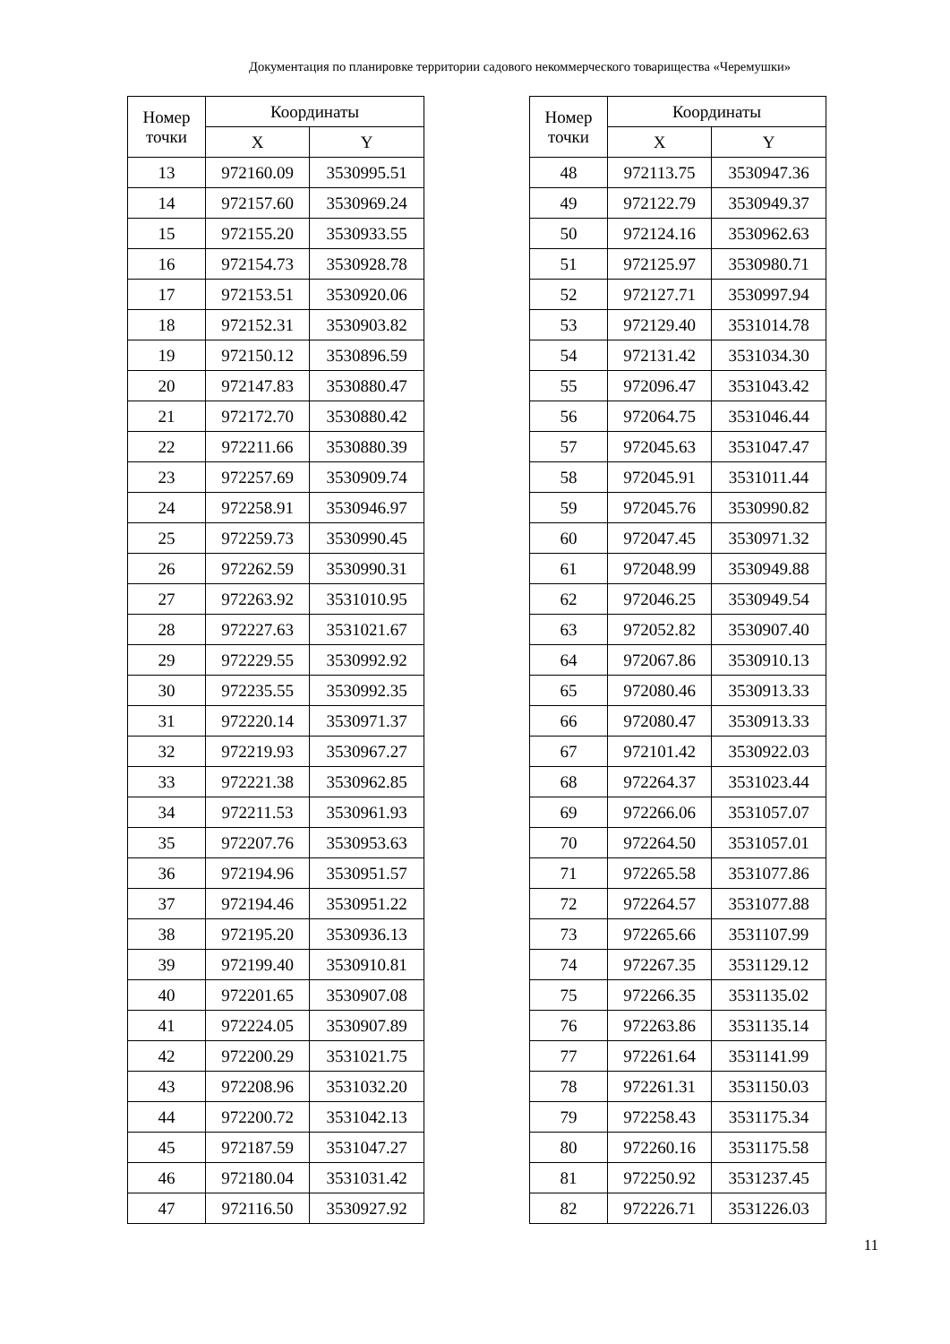Документация по планировке территории садового некоммерческого товарищества «Черемушки»
| Номер точки | Координаты | |
| --- | --- | --- |
| | X | Y |
| 13 | 972160.09 | 3530995.51 |
| 14 | 972157.60 | 3530969.24 |
| 15 | 972155.20 | 3530933.55 |
| 16 | 972154.73 | 3530928.78 |
| 17 | 972153.51 | 3530920.06 |
| 18 | 972152.31 | 3530903.82 |
| 19 | 972150.12 | 3530896.59 |
| 20 | 972147.83 | 3530880.47 |
| 21 | 972172.70 | 3530880.42 |
| 22 | 972211.66 | 3530880.39 |
| 23 | 972257.69 | 3530909.74 |
| 24 | 972258.91 | 3530946.97 |
| 25 | 972259.73 | 3530990.45 |
| 26 | 972262.59 | 3530990.31 |
| 27 | 972263.92 | 3531010.95 |
| 28 | 972227.63 | 3531021.67 |
| 29 | 972229.55 | 3530992.92 |
| 30 | 972235.55 | 3530992.35 |
| 31 | 972220.14 | 3530971.37 |
| 32 | 972219.93 | 3530967.27 |
| 33 | 972221.38 | 3530962.85 |
| 34 | 972211.53 | 3530961.93 |
| 35 | 972207.76 | 3530953.63 |
| 36 | 972194.96 | 3530951.57 |
| 37 | 972194.46 | 3530951.22 |
| 38 | 972195.20 | 3530936.13 |
| 39 | 972199.40 | 3530910.81 |
| 40 | 972201.65 | 3530907.08 |
| 41 | 972224.05 | 3530907.89 |
| 42 | 972200.29 | 3531021.75 |
| 43 | 972208.96 | 3531032.20 |
| 44 | 972200.72 | 3531042.13 |
| 45 | 972187.59 | 3531047.27 |
| 46 | 972180.04 | 3531031.42 |
| 47 | 972116.50 | 3530927.92 |
| Номер точки | Координаты | |
| --- | --- | --- |
| | X | Y |
| 48 | 972113.75 | 3530947.36 |
| 49 | 972122.79 | 3530949.37 |
| 50 | 972124.16 | 3530962.63 |
| 51 | 972125.97 | 3530980.71 |
| 52 | 972127.71 | 3530997.94 |
| 53 | 972129.40 | 3531014.78 |
| 54 | 972131.42 | 3531034.30 |
| 55 | 972096.47 | 3531043.42 |
| 56 | 972064.75 | 3531046.44 |
| 57 | 972045.63 | 3531047.47 |
| 58 | 972045.91 | 3531011.44 |
| 59 | 972045.76 | 3530990.82 |
| 60 | 972047.45 | 3530971.32 |
| 61 | 972048.99 | 3530949.88 |
| 62 | 972046.25 | 3530949.54 |
| 63 | 972052.82 | 3530907.40 |
| 64 | 972067.86 | 3530910.13 |
| 65 | 972080.46 | 3530913.33 |
| 66 | 972080.47 | 3530913.33 |
| 67 | 972101.42 | 3530922.03 |
| 68 | 972264.37 | 3531023.44 |
| 69 | 972266.06 | 3531057.07 |
| 70 | 972264.50 | 3531057.01 |
| 71 | 972265.58 | 3531077.86 |
| 72 | 972264.57 | 3531077.88 |
| 73 | 972265.66 | 3531107.99 |
| 74 | 972267.35 | 3531129.12 |
| 75 | 972266.35 | 3531135.02 |
| 76 | 972263.86 | 3531135.14 |
| 77 | 972261.64 | 3531141.99 |
| 78 | 972261.31 | 3531150.03 |
| 79 | 972258.43 | 3531175.34 |
| 80 | 972260.16 | 3531175.58 |
| 81 | 972250.92 | 3531237.45 |
| 82 | 972226.71 | 3531226.03 |
11